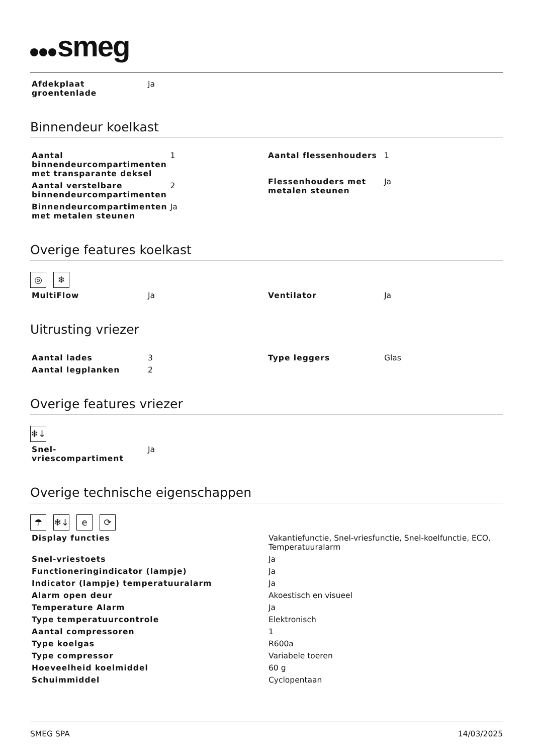smeg
| Afdekplaat groentenlade | Ja |
Binnendeur koelkast
| Aantal binnendeurcompartimenten met transparante deksel | 1 |
| Aantal verstelbare binnendeurcompartimenten | 2 |
| Binnendeurcompartimenten met metalen steunen | Ja |
| Aantal flessenhouders | 1 |
| Flessenhouders met metalen steunen | Ja |
Overige features koelkast
◎ ❄
| MultiFlow | Ja |
| Ventilator | Ja |
Uitrusting vriezer
| Aantal lades | 3 |
| Aantal legplanken | 2 |
| Type leggers | Glas |
Overige features vriezer
❄↓
| Snel-vriescompartiment | Ja |
Overige technische eigenschappen
☂ ❄↓ e ⟳
| Display functies | Vakantiefunctie, Snel-vriesfunctie, Snel-koelfunctie, ECO, Temperatuuralarm |
| Snel-vriestoets | Ja |
| Functioneringindicator (lampje) | Ja |
| Indicator (lampje) temperatuuralarm | Ja |
| Alarm open deur | Akoestisch en visueel |
| Temperature Alarm | Ja |
| Type temperatuurcontrole | Elektronisch |
| Aantal compressoren | 1 |
| Type koelgas | R600a |
| Type compressor | Variabele toeren |
| Hoeveelheid koelmiddel | 60 g |
| Schuimmiddel | Cyclopentaan |
SMEG SPA 14/03/2025